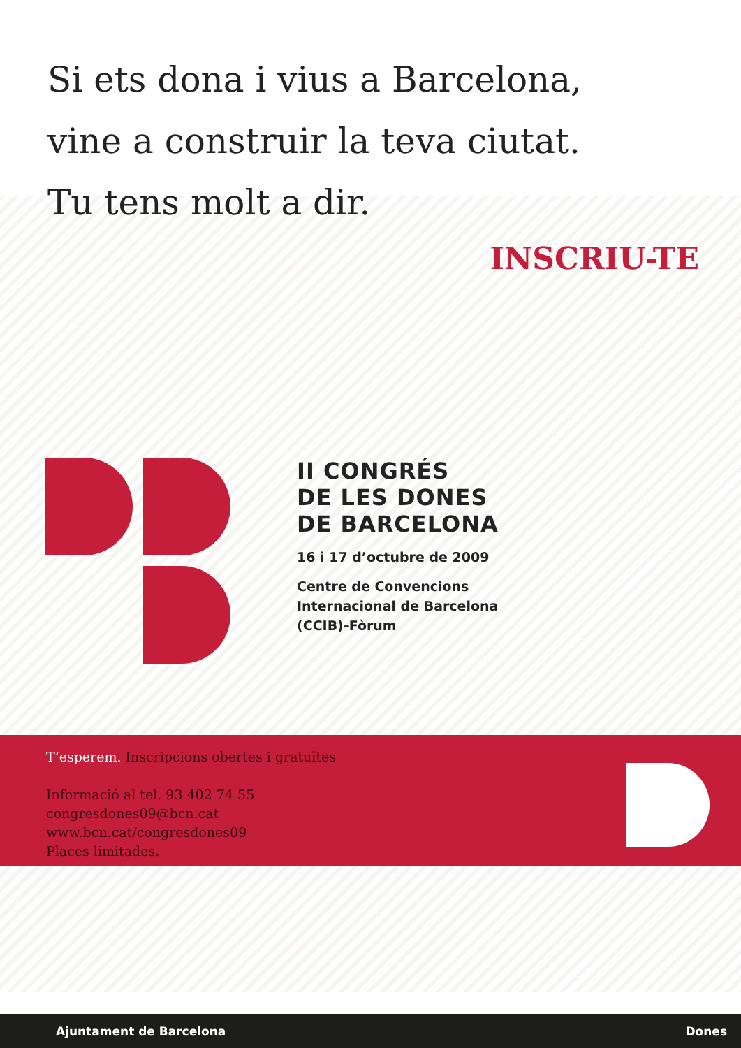Si ets dona i vius a Barcelona,
vine a construir la teva ciutat.
Tu tens molt a dir.
INSCRIU-TE
II CONGRÉS
DE LES DONES
DE BARCELONA
16 i 17 d’octubre de 2009
Centre de Convencions
Internacional de Barcelona
(CCIB)-Fòrum
T’esperem. Inscripcions obertes i gratuïtes
Informació al tel. 93 402 74 55
congresdones09@bcn.cat
www.bcn.cat/congresdones09
Places limitades.
Ajuntament de Barcelona Dones